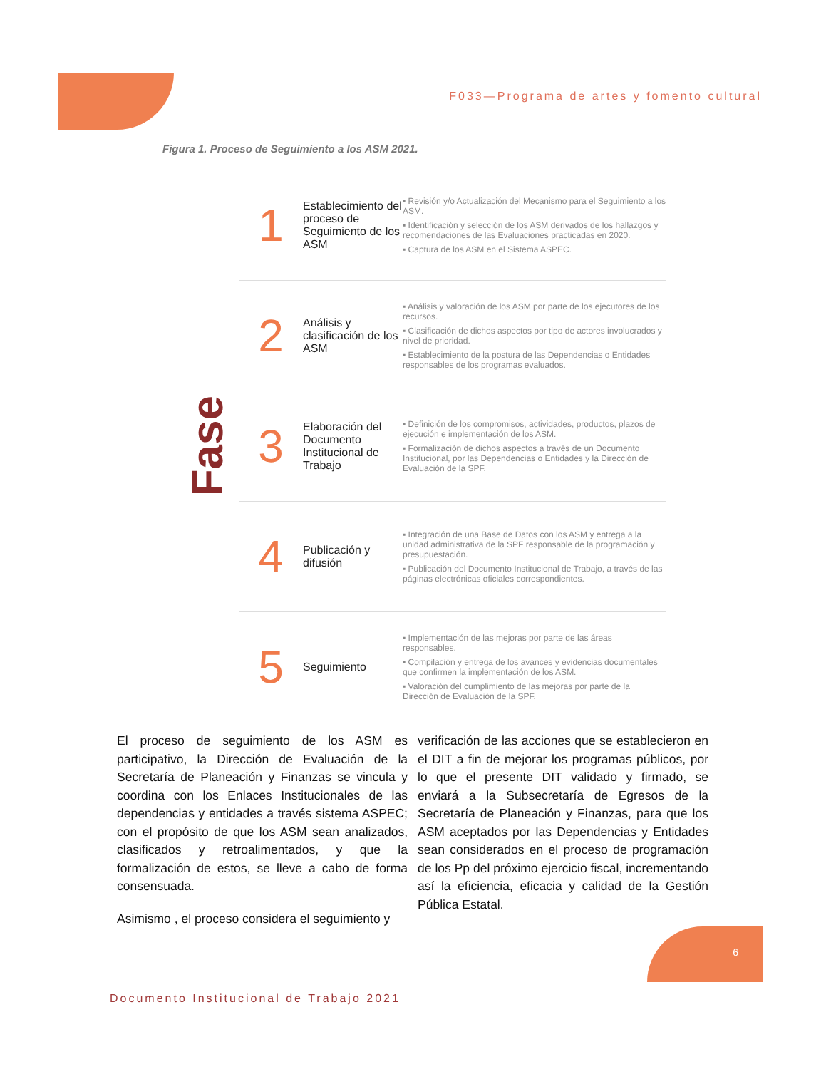F033—Programa de artes y fomento cultural
Figura 1. Proceso de Seguimiento a los ASM 2021.
Fase
1
Establecimiento del proceso de Seguimiento de los ASM
▪ Revisión y/o Actualización del Mecanismo para el Seguimiento a los ASM.
▪ Identificación y selección de los ASM derivados de los hallazgos y recomendaciones de las Evaluaciones practicadas en 2020.
▪ Captura de los ASM en el Sistema ASPEC.
2
Análisis y clasificación de los ASM
▪ Análisis y valoración de los ASM por parte de los ejecutores de los recursos.
▪ Clasificación de dichos aspectos por tipo de actores involucrados y nivel de prioridad.
▪ Establecimiento de la postura de las Dependencias o Entidades responsables de los programas evaluados.
3
Elaboración del Documento Institucional de Trabajo
▪ Definición de los compromisos, actividades, productos, plazos de ejecución e implementación de los ASM.
▪ Formalización de dichos aspectos a través de un Documento Institucional, por las Dependencias o Entidades y la Dirección de Evaluación de la SPF.
4
Publicación y difusión
▪ Integración de una Base de Datos con los ASM y entrega a la unidad administrativa de la SPF responsable de la programación y presupuestación.
▪ Publicación del Documento Institucional de Trabajo, a través de las páginas electrónicas oficiales correspondientes.
5
Seguimiento
▪ Implementación de las mejoras por parte de las áreas responsables.
▪ Compilación y entrega de los avances y evidencias documentales que confirmen la implementación de los ASM.
▪ Valoración del cumplimiento de las mejoras por parte de la Dirección de Evaluación de la SPF.
El proceso de seguimiento de los ASM es participativo, la Dirección de Evaluación de la Secretaría de Planeación y Finanzas se vincula y coordina con los Enlaces Institucionales de las dependencias y entidades a través sistema ASPEC; con el propósito de que los ASM sean analizados, clasificados y retroalimentados, y que la formalización de estos, se lleve a cabo de forma consensuada.
Asimismo , el proceso considera el seguimiento y
verificación de las acciones que se establecieron en el DIT a fin de mejorar los programas públicos, por lo que el presente DIT validado y firmado, se enviará a la Subsecretaría de Egresos de la Secretaría de Planeación y Finanzas, para que los ASM aceptados por las Dependencias y Entidades sean considerados en el proceso de programación de los Pp del próximo ejercicio fiscal, incrementando así la eficiencia, eficacia y calidad de la Gestión Pública Estatal.
Documento Institucional de Trabajo 2021
6